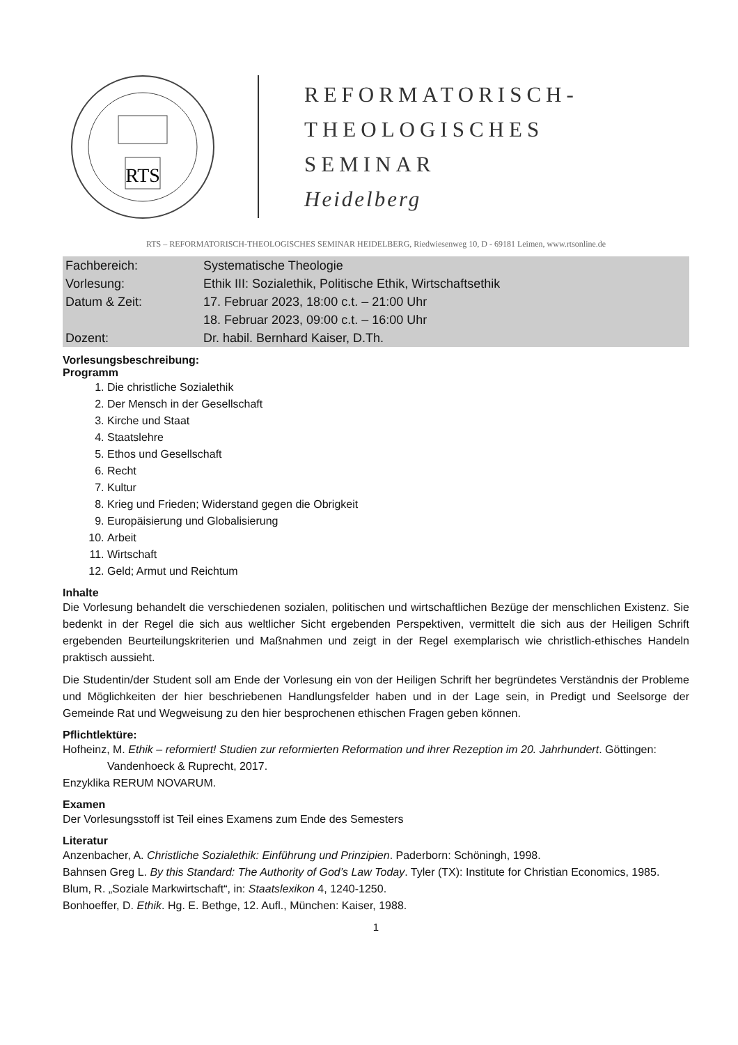RTS
REFORMATORISCH-
THEOLOGISCHES
SEMINAR
Heidelberg
RTS – REFORMATORISCH-THEOLOGISCHES SEMINAR HEIDELBERG, Riedwiesenweg 10, D - 69181 Leimen, www.rtsonline.de
| Fachbereich: | Systematische Theologie |
| Vorlesung: | Ethik III: Sozialethik, Politische Ethik, Wirtschaftsethik |
| Datum & Zeit: | 17. Februar 2023, 18:00 c.t. – 21:00 Uhr |
| | 18. Februar 2023, 09:00 c.t. – 16:00 Uhr |
| Dozent: | Dr. habil. Bernhard Kaiser, D.Th. |
Vorlesungsbeschreibung:
Programm
1. Die christliche Sozialethik
2. Der Mensch in der Gesellschaft
3. Kirche und Staat
4. Staatslehre
5. Ethos und Gesellschaft
6. Recht
7. Kultur
8. Krieg und Frieden; Widerstand gegen die Obrigkeit
9. Europäisierung und Globalisierung
10. Arbeit
11. Wirtschaft
12. Geld; Armut und Reichtum
Inhalte
Die Vorlesung behandelt die verschiedenen sozialen, politischen und wirtschaftlichen Bezüge der mensch­lichen Existenz. Sie bedenkt in der Regel die sich aus weltlicher Sicht ergebenden Perspektiven, vermittelt die sich aus der Heiligen Schrift ergebenden Beurteilungskriterien und Maßnahmen und zeigt in der Regel exemplarisch wie christlich-ethisches Handeln praktisch aussieht.
Die Studentin/der Student soll am Ende der Vorlesung ein von der Heiligen Schrift her begründetes Verständ­nis der Probleme und Möglichkeiten der hier beschriebenen Handlungsfelder haben und in der Lage sein, in Predigt und Seelsorge der Gemeinde Rat und Wegweisung zu den hier besprochenen ethischen Fragen geben können.
Pflichtlektüre:
Hofheinz, M. Ethik – reformiert! Studien zur reformierten Reformation und ihrer Rezeption im 20. Jahrhundert. Göttingen: Vandenhoeck & Ruprecht, 2017.
Enzyklika RERUM NOVARUM.
Examen
Der Vorlesungsstoff ist Teil eines Examens zum Ende des Semesters
Literatur
Anzenbacher, A. Christliche Sozialethik: Einführung und Prinzipien. Paderborn: Schöningh, 1998.
Bahnsen Greg L. By this Standard: The Authority of God’s Law Today. Tyler (TX): Institute for Christian Economics, 1985.
Blum, R. „Soziale Markwirtschaft“, in: Staatslexikon 4, 1240-1250.
Bonhoeffer, D. Ethik. Hg. E. Bethge, 12. Aufl., München: Kaiser, 1988.
1